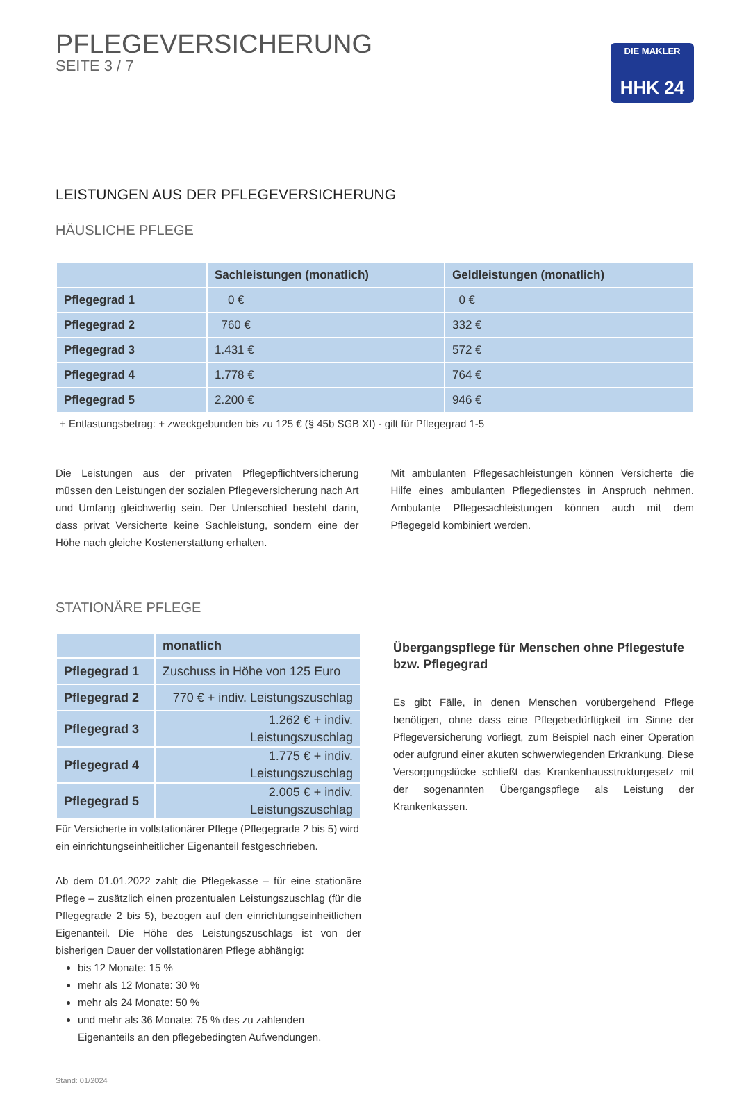PFLEGEVERSICHERUNG
SEITE 3 / 7
DIE MAKLER
HHK 24
LEISTUNGEN AUS DER PFLEGEVERSICHERUNG
HÄUSLICHE PFLEGE
| | Sachleistungen (monatlich) | Geldleistungen (monatlich) |
| --- | --- | --- |
| Pflegegrad 1 | 0 € | 0 € |
| Pflegegrad 2 | 760 € | 332 € |
| Pflegegrad 3 | 1.431 € | 572 € |
| Pflegegrad 4 | 1.778 € | 764 € |
| Pflegegrad 5 | 2.200 € | 946 € |
+ Entlastungsbetrag: + zweckgebunden bis zu 125 € (§ 45b SGB XI) - gilt für Pflegegrad 1-5
Die Leistungen aus der privaten Pflegepflichtversicherung müssen den Leistungen der sozialen Pflegeversicherung nach Art und Umfang gleichwertig sein. Der Unterschied besteht darin, dass privat Versicherte keine Sachleistung, sondern eine der Höhe nach gleiche Kostenerstattung erhalten.
Mit ambulanten Pflegesachleistungen können Versicherte die Hilfe eines ambulanten Pflegedienstes in Anspruch nehmen. Ambulante Pflegesachleistungen können auch mit dem Pflegegeld kombiniert werden.
STATIONÄRE PFLEGE
| | monatlich |
| --- | --- |
| Pflegegrad 1 | Zuschuss in Höhe von 125 Euro |
| Pflegegrad 2 | 770 € + indiv. Leistungszuschlag |
| Pflegegrad 3 | 1.262 € + indiv. Leistungszuschlag |
| Pflegegrad 4 | 1.775 € + indiv. Leistungszuschlag |
| Pflegegrad 5 | 2.005 € + indiv. Leistungszuschlag |
Für Versicherte in vollstationärer Pflege (Pflegegrade 2 bis 5) wird ein einrichtungseinheitlicher Eigenanteil festgeschrieben.
Ab dem 01.01.2022 zahlt die Pflegekasse – für eine stationäre Pflege – zusätzlich einen prozentualen Leistungszuschlag (für die Pflegegrade 2 bis 5), bezogen auf den einrichtungseinheitlichen Eigenanteil. Die Höhe des Leistungszuschlags ist von der bisherigen Dauer der vollstationären Pflege abhängig:
bis 12 Monate: 15 %
mehr als 12 Monate: 30 %
mehr als 24 Monate: 50 %
und mehr als 36 Monate: 75 % des zu zahlenden Eigenanteils an den pflegebedingten Aufwendungen.
Stand: 01/2024
Übergangspflege für Menschen ohne Pflegestufe bzw. Pflegegrad
Es gibt Fälle, in denen Menschen vorübergehend Pflege benötigen, ohne dass eine Pflegebedürftigkeit im Sinne der Pflegeversicherung vorliegt, zum Beispiel nach einer Operation oder aufgrund einer akuten schwerwiegenden Erkrankung. Diese Versorgungslücke schließt das Krankenhausstrukturgesetz mit der sogenannten Übergangspflege als Leistung der Krankenkassen.